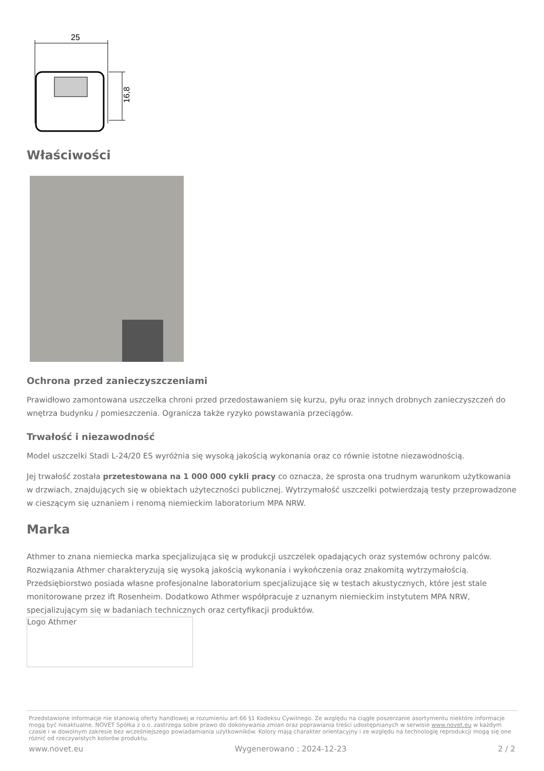25
16,8
Właściwości
Ochrona przed zanieczyszczeniami
Prawidłowo zamontowana uszczelka chroni przed przedostawaniem się kurzu, pyłu oraz innych drobnych zanieczyszczeń do wnętrza budynku / pomieszczenia. Ogranicza także ryzyko powstawania przeciągów.
Trwałość i niezawodność
Model uszczelki Stadi L-24/20 ES wyróżnia się wysoką jakością wykonania oraz co równie istotne niezawodnością.
Jej trwałość została przetestowana na 1 000 000 cykli pracy co oznacza, że sprosta ona trudnym warunkom użytkowania w drzwiach, znajdujących się w obiektach użyteczności publicznej. Wytrzymałość uszczelki potwierdzają testy przeprowadzone w cieszącym się uznaniem i renomą niemieckim laboratorium MPA NRW.
Marka
Athmer to znana niemiecka marka specjalizująca się w produkcji uszczelek opadających oraz systemów ochrony palców. Rozwiązania Athmer charakteryzują się wysoką jakością wykonania i wykończenia oraz znakomitą wytrzymałością. Przedsiębiorstwo posiada własne profesjonalne laboratorium specjalizujące się w testach akustycznych, które jest stale monitorowane przez ift Rosenheim. Dodatkowo Athmer współpracuje z uznanym niemieckim instytutem MPA NRW, specjalizującym się w badaniach technicznych oraz certyfikacji produktów.
Logo Athmer
Przedstawione informacje nie stanowią oferty handlowej w rozumieniu art.66 §1 Kodeksu Cywilnego. Ze względu na ciągłe poszerzanie asortymentu niektóre informacje mogą być nieaktualne. NOVET Spółka z o.o. zastrzega sobie prawo do dokonywania zmian oraz poprawiania treści udostępnianych w serwisie www.novet.eu w każdym czasie i w dowolnym zakresie bez wcześniejszego powiadamiania użytkowników. Kolory mają charakter orientacyjny i ze względu na technologię reprodukcji mogą się one różnić od rzeczywistych kolorów produktu.
www.novet.eu Wygenerowano : 2024-12-23 2 / 2